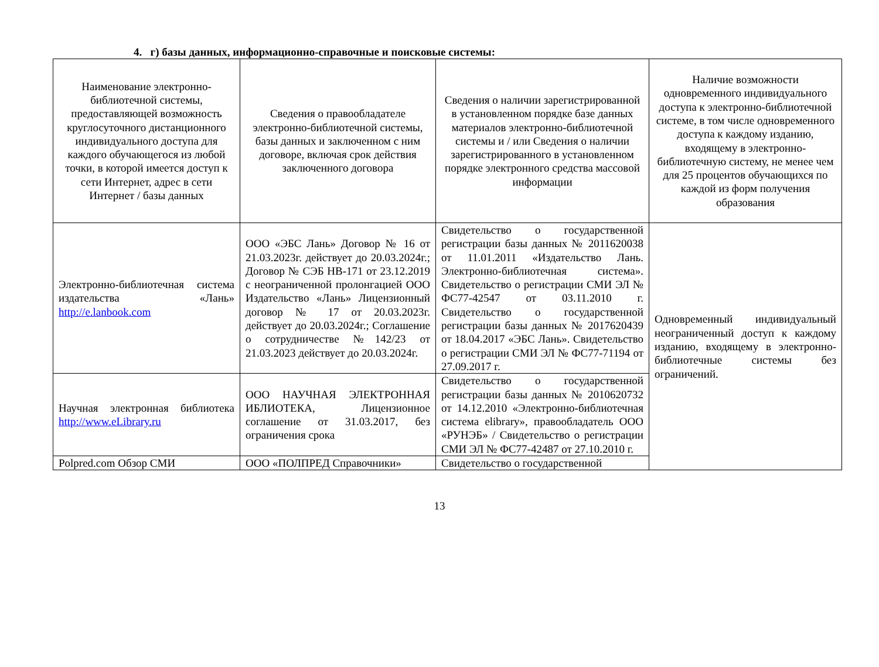4. г) базы данных, информационно-справочные и поисковые системы:
| Наименование электронно-библиотечной системы, предоставляющей возможность круглосуточного дистанционного индивидуального доступа для каждого обучающегося из любой точки, в которой имеется доступ к сети Интернет, адрес в сети Интернет / базы данных | Сведения о правообладателе электронно-библиотечной системы, базы данных и заключенном с ним договоре, включая срок действия заключенного договора | Сведения о наличии зарегистрированной в установленном порядке базе данных материалов электронно-библиотечной системы и / или Сведения о наличии зарегистрированного в установленном порядке электронного средства массовой информации | Наличие возможности одновременного индивидуального доступа к электронно-библиотечной системе, в том числе одновременного доступа к каждому изданию, входящему в электронно-библиотечную систему, не менее чем для 25 процентов обучающихся по каждой из форм получения образования |
| Электронно-библиотечная система издательства «Лань» http://e.lanbook.com | ООО «ЭБС Лань» Договор № 16 от 21.03.2023г. действует до 20.03.2024г.; Договор № СЭБ НВ-171 от 23.12.2019 с неограниченной пролонгацией ООО Издательство «Лань» Лицензионный договор № 17 от 20.03.2023г. действует до 20.03.2024г.; Соглашение о сотрудничестве №142/23 от 21.03.2023 действует до 20.03.2024г. | Свидетельство о государственной регистрации базы данных № 2011620038 от 11.01.2011 «Издательство Лань. Электронно-библиотечная система». Свидетельство о регистрации СМИ ЭЛ № ФС77-42547 от 03.11.2010 г. Свидетельство о государственной регистрации базы данных № 2017620439 от 18.04.2017 «ЭБС Лань». Свидетельство о регистрации СМИ ЭЛ № ФС77-71194 от 27.09.2017 г. | Одновременный индивидуальный неограниченный доступ к каждому изданию, входящему в электронно-библиотечные системы без ограничений. |
| Научная электронная библиотека http://www.eLibrary.ru | ООО НАУЧНАЯ ЭЛЕКТРОННАЯ ИБЛИОТЕКА, Лицензионное соглашение от 31.03.2017, без ограничения срока | Свидетельство о государственной регистрации базы данных № 2010620732 от 14.12.2010 «Электронно-библиотечная система elibrary», правообладатель ООО «РУНЭБ» / Свидетельство о регистрации СМИ ЭЛ № ФС77-42487 от 27.10.2010 г. | |
| Polpred.com Обзор СМИ | ООО «ПОЛПРЕД Справочники» | Свидетельство о государственной | |
13